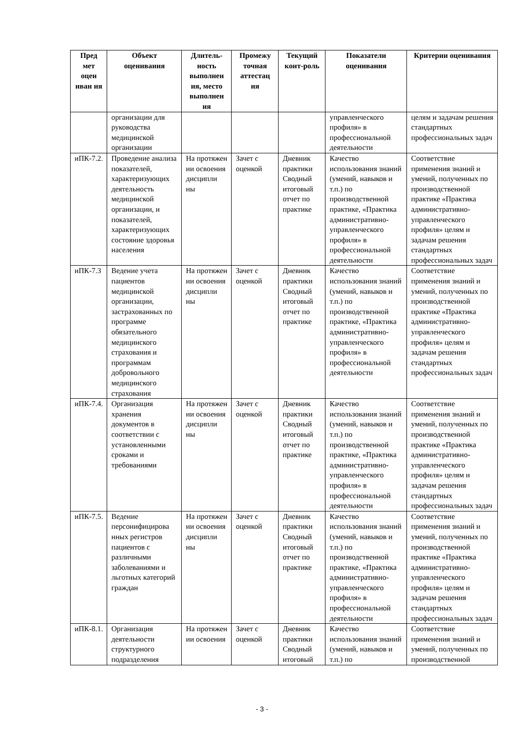| Пред мет оцен иван ия | Объект оценивания | Длитель-ность выполнен ия, место выполнен ия | Промежу точная аттестац ия | Текущий конт-роль | Показатели оценивания | Критерии оценивания |
| --- | --- | --- | --- | --- | --- | --- |
| | организации для руководства медицинской организации | | | | управленческого профиля» в профессиональной деятельности | целям и задачам решения стандартных профессиональных задач |
| иПК-7.2. | Проведение анализа показателей, характеризующих деятельность медицинской организации, и показателей, характеризующих состояние здоровья населения | На протяжен ии освоения дисципли ны | Зачет с оценкой | Дневник практики Сводный итоговый отчет по практике | Качество использования знаний (умений, навыков и т.п.) по производственной практике, «Практика административно-управленческого профиля» в профессиональной деятельности | Соответствие применения знаний и умений, полученных по производственной практике «Практика административно-управленческого профиля» целям и задачам решения стандартных профессиональных задач |
| иПК-7.3 | Ведение учета пациентов медицинской организации, застрахованных по программе обязательного медицинского страхования и программам добровольного медицинского страхования | На протяжен ии освоения дисципли ны | Зачет с оценкой | Дневник практики Сводный итоговый отчет по практике | Качество использования знаний (умений, навыков и т.п.) по производственной практике, «Практика административно-управленческого профиля» в профессиональной деятельности | Соответствие применения знаний и умений, полученных по производственной практике «Практика административно-управленческого профиля» целям и задачам решения стандартных профессиональных задач |
| иПК-7.4. | Организация хранения документов в соответствии с установленными сроками и требованиями | На протяжен ии освоения дисципли ны | Зачет с оценкой | Дневник практики Сводный итоговый отчет по практике | Качество использования знаний (умений, навыков и т.п.) по производственной практике, «Практика административно-управленческого профиля» в профессиональной деятельности | Соответствие применения знаний и умений, полученных по производственной практике «Практика административно-управленческого профиля» целям и задачам решения стандартных профессиональных задач |
| иПК-7.5. | Ведение персонифицирова нных регистров пациентов с различными заболеваниями и льготных категорий граждан | На протяжен ии освоения дисципли ны | Зачет с оценкой | Дневник практики Сводный итоговый отчет по практике | Качество использования знаний (умений, навыков и т.п.) по производственной практике, «Практика административно-управленческого профиля» в профессиональной деятельности | Соответствие применения знаний и умений, полученных по производственной практике «Практика административно-управленческого профиля» целям и задачам решения стандартных профессиональных задач |
| иПК-8.1. | Организация деятельности структурного подразделения | На протяжен ии освоения | Зачет с оценкой | Дневник практики Сводный итоговый | Качество использования знаний (умений, навыков и т.п.) по | Соответствие применения знаний и умений, полученных по производственной |
- 3 -